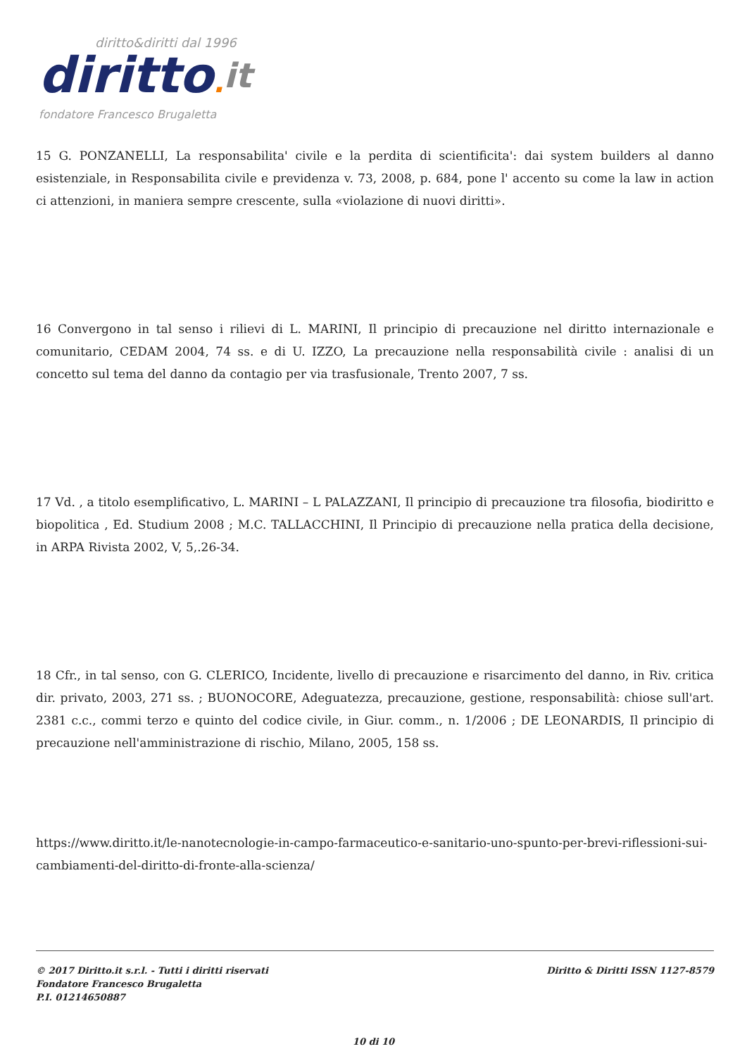diritto&diritti dal 1996
diritto. it
fondatore Francesco Brugaletta
15 G. PONZANELLI, La responsabilita' civile e la perdita di scientificita': dai system builders al danno esistenziale, in Responsabilita civile e previdenza v. 73, 2008, p. 684, pone l' accento su come la law in action ci attenzioni, in maniera sempre crescente, sulla «violazione di nuovi diritti».
16 Convergono in tal senso i rilievi di L. MARINI, Il principio di precauzione nel diritto internazionale e comunitario, CEDAM 2004, 74 ss. e di U. IZZO, La precauzione nella responsabilità civile : analisi di un concetto sul tema del danno da contagio per via trasfusionale, Trento 2007, 7 ss.
17 Vd. , a titolo esemplificativo, L. MARINI – L PALAZZANI, Il principio di precauzione tra filosofia, biodiritto e biopolitica , Ed. Studium 2008 ; M.C. TALLACCHINI, Il Principio di precauzione nella pratica della decisione, in ARPA Rivista 2002, V, 5,.26-34.
18 Cfr., in tal senso, con G. CLERICO, Incidente, livello di precauzione e risarcimento del danno, in Riv. critica dir. privato, 2003, 271 ss. ; BUONOCORE, Adeguatezza, precauzione, gestione, responsabilità: chiose sull'art. 2381 c.c., commi terzo e quinto del codice civile, in Giur. comm., n. 1/2006 ; DE LEONARDIS, Il principio di precauzione nell'amministrazione di rischio, Milano, 2005, 158 ss.
https://www.diritto.it/le-nanotecnologie-in-campo-farmaceutico-e-sanitario-uno-spunto-per-brevi-riflessioni-sui-cambiamenti-del-diritto-di-fronte-alla-scienza/
© 2017 Diritto.it s.r.l. - Tutti i diritti riservati
Fondatore Francesco Brugaletta
P.I. 01214650887
Diritto & Diritti ISSN 1127-8579
10 di 10